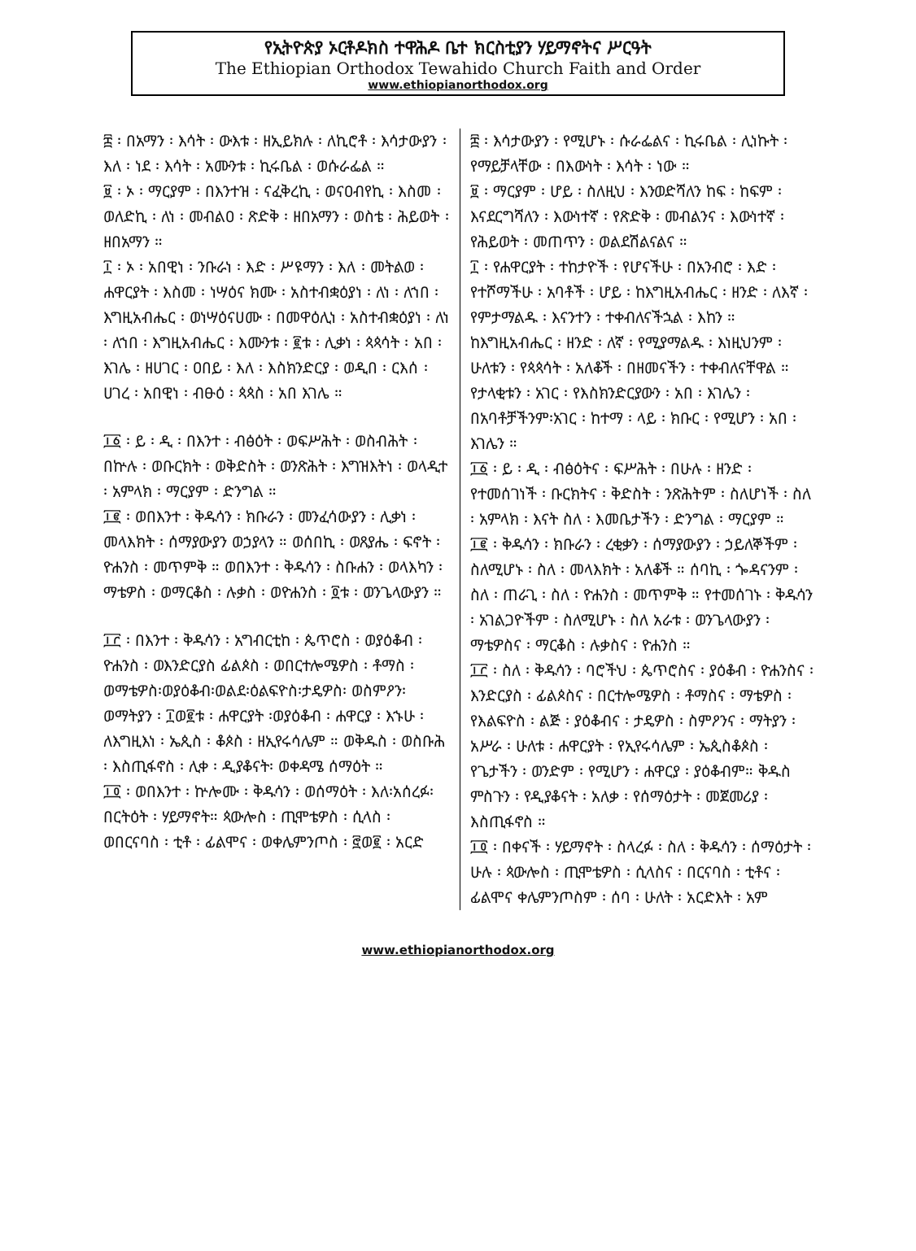የኢትዮጵያ ኦርቶዶክስ ተዋሕዶ ቤተ ክርስቲያን ሃይማኖትና ሥርዓት
The Ethiopian Orthodox Tewahido Church Faith and Order
www.ethiopianorthodox.org
፰ ፡ በአማን ፡ እሳት ፡ ውእቱ ፡ ዘኢይክሉ ፡ ለኪሮቶ ፡ እሳታውያን ፡ እለ ፡ ነደ ፡ እሳት ፡ አሙንቱ ፡ ኪሩቤል ፡ ወሱራፌል ።
፱ ፡ ኦ ፡ ማርያም ፡ በእንተዝ ፡ ናፈቅረኪ ፡ ወናዐብየኪ ፡ እስመ ፡ ወለድኪ ፡ ለነ ፡ መብልዐ ፡ ጽድቅ ፡ ዘበአማን ፡ ወስቴ ፡ ሕይወት ፡ ዘበአማን ።
፲ ፡ ኦ ፡ አበዊነ ፡ ንቡራነ ፡ እድ ፡ ሥዩማን ፡ እለ ፡ መትልወ ፡ ሐዋርያት ፡ እስመ ፡ ነሣዕና ክሙ ፡ አስተብቋዕያነ ፡ ለነ ፡ ለኀበ ፡ እግዚአብሔር ፡ ወነሣዕናሀሙ ፡ በመዋዕሊነ ፡ አስተብቋዕያነ ፡ ለነ ፡ ለኀበ ፡ እግዚአብሔር ፡ እሙንቱ ፡ ፪ቱ ፡ ሊቃነ ፡ ጳጳሳት ፡ አበ ፡ እገሌ ፡ ዘሀገር ፡ ዐበይ ፡ እለ ፡ እስክንድርያ ፡ ወዲበ ፡ ርእሰ ፡ ሀገረ ፡ አበዊነ ፡ ብፁዕ ፡ ጳጳስ ፡ አበ እገሌ ።
፲፩ ፡ ይ ፡ ዲ ፡ በእንተ ፡ ብፅዕት ፡ ወፍሥሕት ፡ ወስብሕት ፡ በኵሉ ፡ ወቡርክት ፡ ወቅድስት ፡ ወንጽሕት ፡ እግዝእትነ ፡ ወላዲተ ፡ አምላክ ፡ ማርያም ፡ ድንግል ።
፲፪ ፡ ወበእንተ ፡ ቅዱሳን ፡ ክቡራን ፡ መንፈሳውያን ፡ ሊቃነ ፡ መላእክት ፡ ሰማያውያን ወኃያላን ። ወሰበኪ ፡ ወጸያሔ ፡ ፍኖት ፡ ዮሐንስ ፡ መጥምቅ ። ወበእንተ ፡ ቅዱሳን ፡ ስቡሐን ፡ ወላእካን ፡ ማቴዎስ ፡ ወማርቆስ ፡ ሉቃስ ፡ ወዮሐንስ ፡ ፬ቱ ፡ ወንጌላውያን ።
፲፫ ፡ በእንተ ፡ ቅዱሳን ፡ አግብርቲከ ፡ ጴጥሮስ ፡ ወያዕቆብ ፡ ዮሐንስ ፡ ወእንድርያስ ፊልጶስ ፡ ወበርተሎሜዎስ ፡ ቶማስ ፡ ወማቴዎስ፡ወያዕቆብ፡ወልደ፡ዕልፍዮስ፡ታዴዎስ፡ ወስምዖን፡ወማትያን ፡ ፲ወ፪ቱ ፡ ሐዋርያት ፡ወያዕቆብ ፡ ሐዋርያ ፡ እኁሁ ፡ ለእግዚእነ ፡ ኤጲስ ፡ ቆጶስ ፡ ዘኢየሩሳሌም ። ወቅዱስ ፡ ወስቡሕ ፡ እስጢፋኖስ ፡ ሊቀ ፡ ዲያቆናት፡ ወቀዳሜ ሰማዕት ።
፲፬ ፡ ወበእንተ ፡ ኵሎሙ ፡ ቅዱሳን ፡ ወሰማዕት ፡ እለ፡አሰረፉ፡ በርትዕት ፡ ሃይማኖት። ጳውሎስ ፡ ጢሞቴዎስ ፡ ሲላስ ፡ ወበርናባስ ፡ ቲቶ ፡ ፊልሞና ፡ ወቀሌምንጦስ ፡ ፸ወ፪ ፡ አርድ
፰ ፡ እሳታውያን ፡ የሚሆኑ ፡ ሱራፌልና ፡ ኪሩቤል ፡ ሊነኩት ፡ የማይቻላቸው ፡ በእውነት ፡ እሳት ፡ ነው ።
፱ ፡ ማርያም ፡ ሆይ ፡ ስለዚህ ፡ እንወድሻለን ከፍ ፡ ከፍም ፡ እናደርግሻለን ፡ እውነተኛ ፡ የጽድቅ ፡ መብልንና ፡ እውነተኛ ፡ የሕይወት ፡ መጠጥን ፡ ወልደሽልናልና ።
፲ ፡ የሐዋርያት ፡ ተከታዮች ፡ የሆናችሁ ፡ በአንብሮ ፡ እድ ፡ የተሾማችሁ ፡ አባቶች ፡ ሆይ ፡ ከእግዚአብሔር ፡ ዘንድ ፡ ለእኛ ፡ የምታማልዱ ፡ እናንተን ፡ ተቀብለናችኋል ፡ እከን ። ከእግዚአብሔር ፡ ዘንድ ፡ ለኛ ፡ የሚያማልዱ ፡ እነዚህንም ፡ ሁለቱን ፡ የጳጳሳት ፡ አለቆች ፡ በዘመናችን ፡ ተቀብለናቸዋል ። የታላቂቱን ፡ አገር ፡ የእስክንድርያውን ፡ አበ ፡ እገሌን ፡ በአባቶቻችንም፡አገር ፡ ከተማ ፡ ላይ ፡ ክቡር ፡ የሚሆን ፡ አበ ፡ እገሌን ።
፲፩ ፡ ይ ፡ ዲ ፡ ብፅዕትና ፡ ፍሥሕት ፡ በሁሉ ፡ ዘንድ ፡ የተመሰገነች ፡ ቡርክትና ፡ ቅድስት ፡ ንጽሕትም ፡ ስለሆነች ፡ ስለ ፡ አምላክ ፡ እናት ስለ ፡ እመቤታችን ፡ ድንግል ፡ ማርያም ።
፲፪ ፡ ቅዱሳን ፡ ክቡራን ፡ ረቂቃን ፡ ሰማያውያን ፡ ኃይለኞችም ፡ ስለሚሆኑ ፡ ስለ ፡ መላእክት ፡ አለቆች ። ሰባኪ ፡ ጐዳናንም ፡ ስለ ፡ ጠራጊ ፡ ስለ ፡ ዮሐንስ ፡ መጥምቅ ። የተመሰገኑ ፡ ቅዱሳን ፡ አገልጋዮችም ፡ ስለሚሆኑ ፡ ስለ አራቱ ፡ ወንጌላውያን ፡ ማቴዎስና ፡ ማርቆስ ፡ ሉቃስና ፡ ዮሐንስ ።
፲፫ ፡ ስለ ፡ ቅዱሳን ፡ ባሮችህ ፡ ጴጥሮስና ፡ ያዕቆብ ፡ ዮሐንስና ፡ እንድርያስ ፡ ፊልጶስና ፡ በርተሎሜዎስ ፡ ቶማስና ፡ ማቴዎስ ፡ የእልፍዮስ ፡ ልጅ ፡ ያዕቆብና ፡ ታዴዎስ ፡ ስምዖንና ፡ ማትያን ፡ አሥራ ፡ ሁለቱ ፡ ሐዋርያት ፡ የኢየሩሳሌም ፡ ኤጲስቆጶስ ፡ የጌታችን ፡ ወንድም ፡ የሚሆን ፡ ሐዋርያ ፡ ያዕቆብም። ቅዱስ ምስጉን ፡ የዲያቆናት ፡ አለቃ ፡ የሰማዕታት ፡ መጀመሪያ ፡ እስጢፋኖስ ።
፲፬ ፡ በቀናች ፡ ሃይማኖት ፡ ስላረፉ ፡ ስለ ፡ ቅዱሳን ፡ ሰማዕታት ፡ ሁሉ ፡ ጳውሎስ ፡ ጢሞቴዎስ ፡ ሲላስና ፡ በርናባስ ፡ ቲቶና ፡ ፊልሞና ቀሌምንጦስም ፡ ሰባ ፡ ሁለት ፡ አርድእት ፡ አም
www.ethiopianorthodox.org